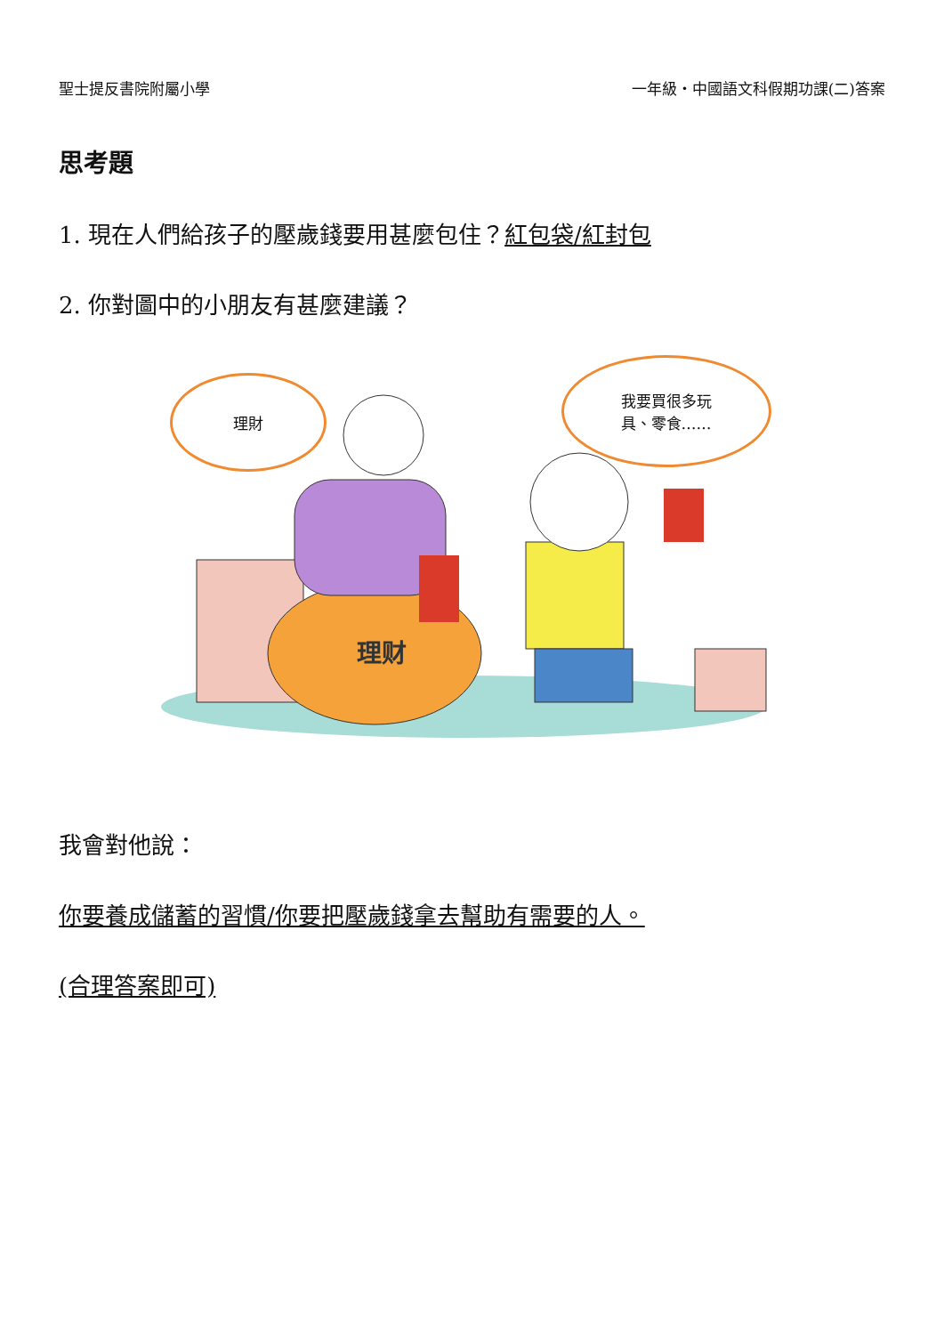聖士提反書院附屬小學 一年級・中國語文科假期功課(二)答案
思考題
1. 現在人們給孩子的壓歲錢要用甚麼包住？紅包袋/紅封包
2. 你對圖中的小朋友有甚麼建議？
理财
理財
我要買很多玩
具、零食……
我會對他說：
你要養成儲蓄的習慣/你要把壓歲錢拿去幫助有需要的人。
(合理答案即可)